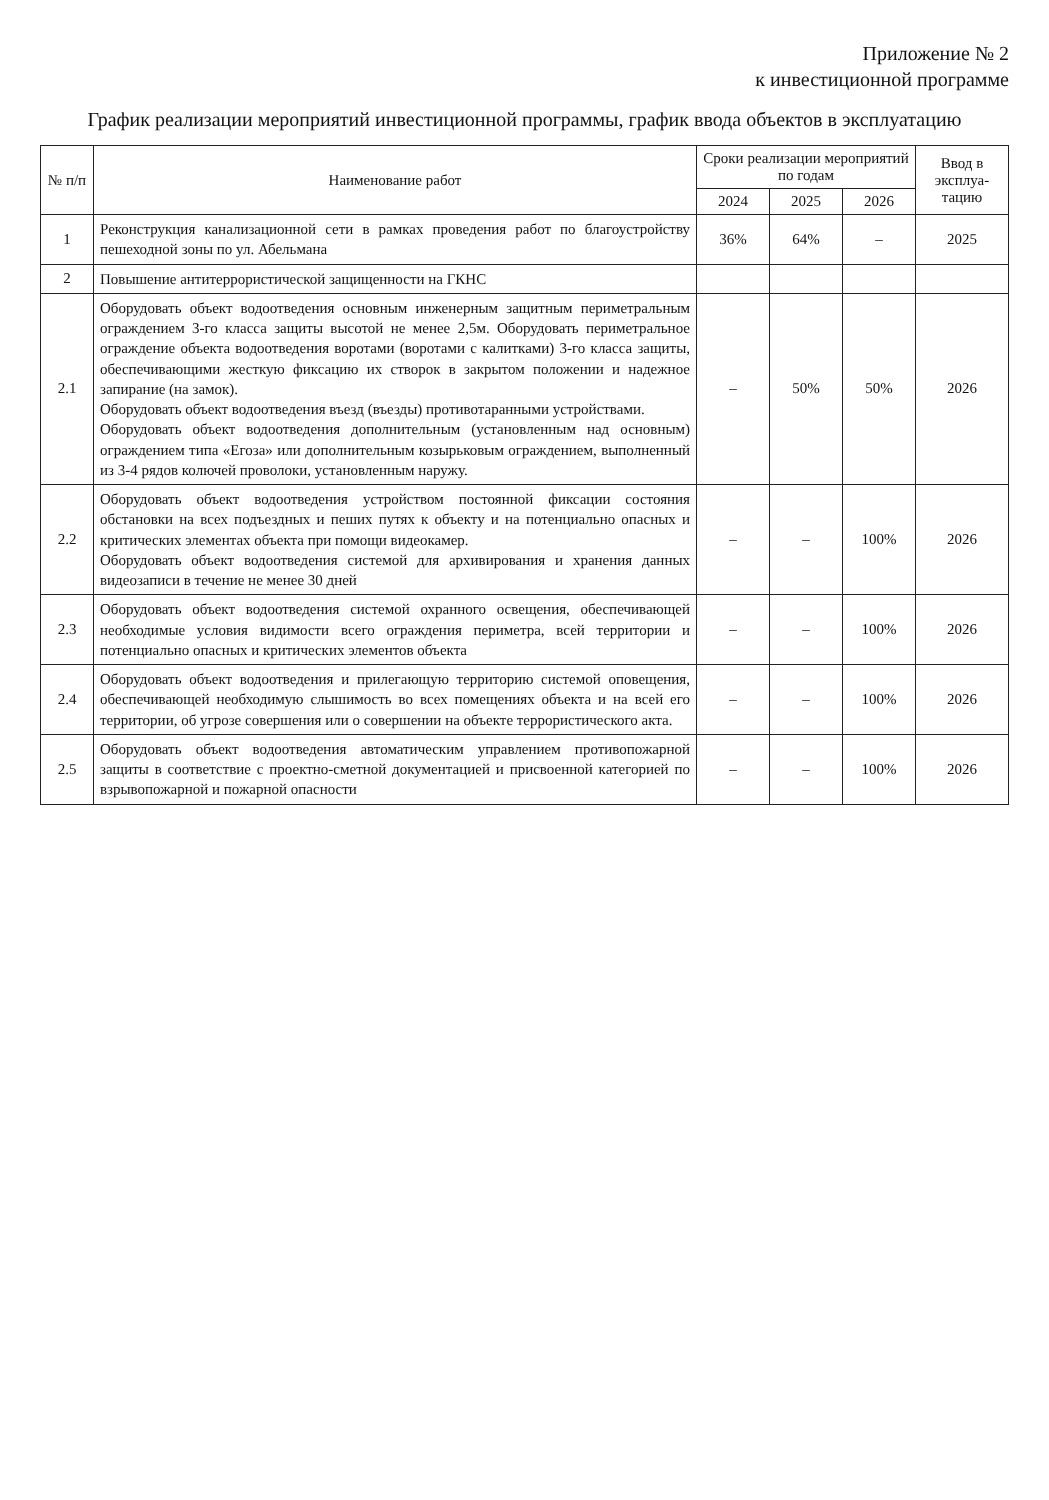Приложение № 2
к инвестиционной программе
График реализации мероприятий инвестиционной программы, график ввода объектов в эксплуатацию
| № п/п | Наименование работ | Сроки реализации мероприятий по годам | | | Ввод в эксплуа-тацию |
| --- | --- | --- | --- | --- | --- |
| | | 2024 | 2025 | 2026 | |
| 1 | Реконструкция канализационной сети в рамках проведения работ по благоустройству пешеходной зоны по ул. Абельмана | 36% | 64% | – | 2025 |
| 2 | Повышение антитеррористической защищенности на ГКНС | | | | |
| 2.1 | Оборудовать объект водоотведения основным инженерным защитным периметральным ограждением 3-го класса защиты высотой не менее 2,5м. Оборудовать периметральное ограждение объекта водоотведения воротами (воротами с калитками) 3-го класса защиты, обеспечивающими жесткую фиксацию их створок в закрытом положении и надежное запирание (на замок). Оборудовать объект водоотведения въезд (въезды) противотаранными устройствами. Оборудовать объект водоотведения дополнительным (установленным над основным) ограждением типа «Егоза» или дополнительным козырьковым ограждением, выполненный из 3-4 рядов колючей проволоки, установленным наружу. | – | 50% | 50% | 2026 |
| 2.2 | Оборудовать объект водоотведения устройством постоянной фиксации состояния обстановки на всех подъездных и пеших путях к объекту и на потенциально опасных и критических элементах объекта при помощи видеокамер. Оборудовать объект водоотведения системой для архивирования и хранения данных видеозаписи в течение не менее 30 дней | – | – | 100% | 2026 |
| 2.3 | Оборудовать объект водоотведения системой охранного освещения, обеспечивающей необходимые условия видимости всего ограждения периметра, всей территории и потенциально опасных и критических элементов объекта | – | – | 100% | 2026 |
| 2.4 | Оборудовать объект водоотведения и прилегающую территорию системой оповещения, обеспечивающей необходимую слышимость во всех помещениях объекта и на всей его территории, об угрозе совершения или о совершении на объекте террористического акта. | – | – | 100% | 2026 |
| 2.5 | Оборудовать объект водоотведения автоматическим управлением противопожарной защиты в соответствие с проектно-сметной документацией и присвоенной категорией по взрывопожарной и пожарной опасности | – | – | 100% | 2026 |